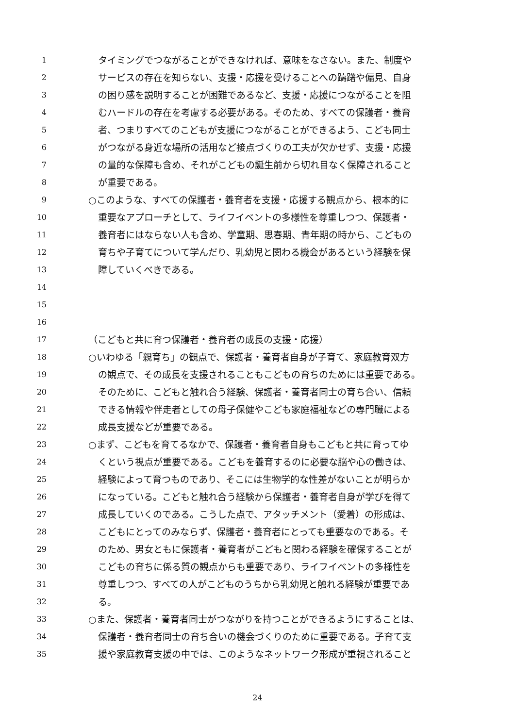1 タイミングでつながることができなければ、意味をなさない。また、制度や
2 サービスの存在を知らない、支援・応援を受けることへの躊躇や偏見、自身
3 の困り感を説明することが困難であるなど、支援・応援につながることを阻
4 むハードルの存在を考慮する必要がある。そのため、すべての保護者・養育
5 者、つまりすべてのこどもが支援につながることができるよう、こども同士
6 がつながる身近な場所の活用など接点づくりの工夫が欠かせず、支援・応援
7 の量的な保障も含め、それがこどもの誕生前から切れ目なく保障されること
8 が重要である。
9 ○このような、すべての保護者・養育者を支援・応援する観点から、根本的に
10 重要なアプローチとして、ライフイベントの多様性を尊重しつつ、保護者・
11 養育者にはならない人も含め、学童期、思春期、青年期の時から、こどもの
12 育ちや子育てについて学んだり、乳幼児と関わる機会があるという経験を保
13 障していくべきである。
14
15
16
17 （こどもと共に育つ保護者・養育者の成長の支援・応援）
18 ○いわゆる「親育ち」の観点で、保護者・養育者自身が子育て、家庭教育双方
19 の観点で、その成長を支援されることもこどもの育ちのためには重要である。
20 そのために、こどもと触れ合う経験、保護者・養育者同士の育ち合い、信頼
21 できる情報や伴走者としての母子保健やこども家庭福祉などの専門職による
22 成長支援などが重要である。
23 ○まず、こどもを育てるなかで、保護者・養育者自身もこどもと共に育ってゆ
24 くという視点が重要である。こどもを養育するのに必要な脳や心の働きは、
25 経験によって育つものであり、そこには生物学的な性差がないことが明らか
26 になっている。こどもと触れ合う経験から保護者・養育者自身が学びを得て
27 成長していくのである。こうした点で、アタッチメント（愛着）の形成は、
28 こどもにとってのみならず、保護者・養育者にとっても重要なのである。そ
29 のため、男女ともに保護者・養育者がこどもと関わる経験を確保することが
30 こどもの育ちに係る質の観点からも重要であり、ライフイベントの多様性を
31 尊重しつつ、すべての人がこどものうちから乳幼児と触れる経験が重要であ
32 る。
33 ○また、保護者・養育者同士がつながりを持つことができるようにすることは、
34 保護者・養育者同士の育ち合いの機会づくりのために重要である。子育て支
35 援や家庭教育支援の中では、このようなネットワーク形成が重視されること
24